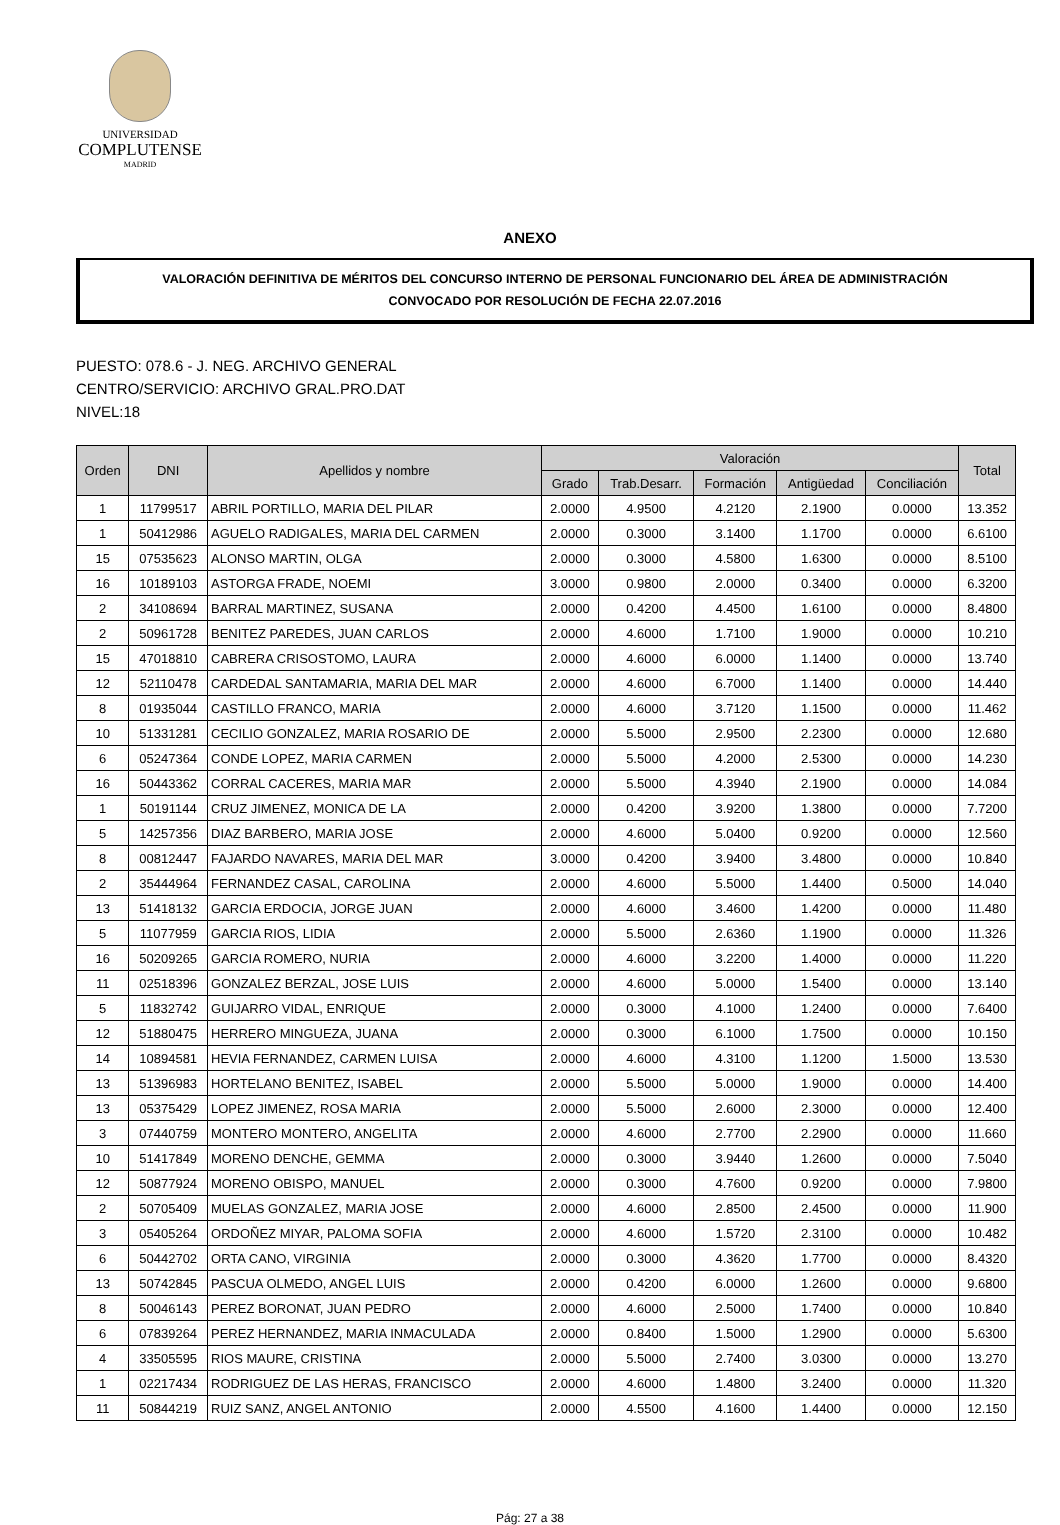UNIVERSIDAD
COMPLUTENSE
MADRID
ANEXO
VALORACIÓN DEFINITIVA DE MÉRITOS DEL CONCURSO INTERNO DE PERSONAL FUNCIONARIO DEL ÁREA DE ADMINISTRACIÓN
CONVOCADO POR RESOLUCIÓN DE FECHA 22.07.2016
PUESTO: 078.6 - J. NEG. ARCHIVO GENERAL
CENTRO/SERVICIO: ARCHIVO GRAL.PRO.DAT
NIVEL:18
| Orden | DNI | Apellidos y nombre | Valoración | | | | | Total |
| --- | --- | --- | --- | --- | --- | --- | --- | --- |
| | | | Grado | Trab.Desarr. | Formación | Antigüedad | Conciliación | |
| 1 | 11799517 | ABRIL PORTILLO, MARIA DEL PILAR | 2.0000 | 4.9500 | 4.2120 | 2.1900 | 0.0000 | 13.352 |
| 1 | 50412986 | AGUELO RADIGALES, MARIA DEL CARMEN | 2.0000 | 0.3000 | 3.1400 | 1.1700 | 0.0000 | 6.6100 |
| 15 | 07535623 | ALONSO MARTIN, OLGA | 2.0000 | 0.3000 | 4.5800 | 1.6300 | 0.0000 | 8.5100 |
| 16 | 10189103 | ASTORGA FRADE, NOEMI | 3.0000 | 0.9800 | 2.0000 | 0.3400 | 0.0000 | 6.3200 |
| 2 | 34108694 | BARRAL MARTINEZ, SUSANA | 2.0000 | 0.4200 | 4.4500 | 1.6100 | 0.0000 | 8.4800 |
| 2 | 50961728 | BENITEZ PAREDES, JUAN CARLOS | 2.0000 | 4.6000 | 1.7100 | 1.9000 | 0.0000 | 10.210 |
| 15 | 47018810 | CABRERA CRISOSTOMO, LAURA | 2.0000 | 4.6000 | 6.0000 | 1.1400 | 0.0000 | 13.740 |
| 12 | 52110478 | CARDEDAL SANTAMARIA, MARIA DEL MAR | 2.0000 | 4.6000 | 6.7000 | 1.1400 | 0.0000 | 14.440 |
| 8 | 01935044 | CASTILLO FRANCO, MARIA | 2.0000 | 4.6000 | 3.7120 | 1.1500 | 0.0000 | 11.462 |
| 10 | 51331281 | CECILIO GONZALEZ, MARIA ROSARIO DE | 2.0000 | 5.5000 | 2.9500 | 2.2300 | 0.0000 | 12.680 |
| 6 | 05247364 | CONDE LOPEZ, MARIA CARMEN | 2.0000 | 5.5000 | 4.2000 | 2.5300 | 0.0000 | 14.230 |
| 16 | 50443362 | CORRAL CACERES, MARIA MAR | 2.0000 | 5.5000 | 4.3940 | 2.1900 | 0.0000 | 14.084 |
| 1 | 50191144 | CRUZ JIMENEZ, MONICA DE LA | 2.0000 | 0.4200 | 3.9200 | 1.3800 | 0.0000 | 7.7200 |
| 5 | 14257356 | DIAZ BARBERO, MARIA JOSE | 2.0000 | 4.6000 | 5.0400 | 0.9200 | 0.0000 | 12.560 |
| 8 | 00812447 | FAJARDO NAVARES, MARIA DEL MAR | 3.0000 | 0.4200 | 3.9400 | 3.4800 | 0.0000 | 10.840 |
| 2 | 35444964 | FERNANDEZ CASAL, CAROLINA | 2.0000 | 4.6000 | 5.5000 | 1.4400 | 0.5000 | 14.040 |
| 13 | 51418132 | GARCIA ERDOCIA, JORGE JUAN | 2.0000 | 4.6000 | 3.4600 | 1.4200 | 0.0000 | 11.480 |
| 5 | 11077959 | GARCIA RIOS, LIDIA | 2.0000 | 5.5000 | 2.6360 | 1.1900 | 0.0000 | 11.326 |
| 16 | 50209265 | GARCIA ROMERO, NURIA | 2.0000 | 4.6000 | 3.2200 | 1.4000 | 0.0000 | 11.220 |
| 11 | 02518396 | GONZALEZ BERZAL, JOSE LUIS | 2.0000 | 4.6000 | 5.0000 | 1.5400 | 0.0000 | 13.140 |
| 5 | 11832742 | GUIJARRO VIDAL, ENRIQUE | 2.0000 | 0.3000 | 4.1000 | 1.2400 | 0.0000 | 7.6400 |
| 12 | 51880475 | HERRERO MINGUEZA, JUANA | 2.0000 | 0.3000 | 6.1000 | 1.7500 | 0.0000 | 10.150 |
| 14 | 10894581 | HEVIA FERNANDEZ, CARMEN LUISA | 2.0000 | 4.6000 | 4.3100 | 1.1200 | 1.5000 | 13.530 |
| 13 | 51396983 | HORTELANO BENITEZ, ISABEL | 2.0000 | 5.5000 | 5.0000 | 1.9000 | 0.0000 | 14.400 |
| 13 | 05375429 | LOPEZ JIMENEZ, ROSA MARIA | 2.0000 | 5.5000 | 2.6000 | 2.3000 | 0.0000 | 12.400 |
| 3 | 07440759 | MONTERO MONTERO, ANGELITA | 2.0000 | 4.6000 | 2.7700 | 2.2900 | 0.0000 | 11.660 |
| 10 | 51417849 | MORENO DENCHE, GEMMA | 2.0000 | 0.3000 | 3.9440 | 1.2600 | 0.0000 | 7.5040 |
| 12 | 50877924 | MORENO OBISPO, MANUEL | 2.0000 | 0.3000 | 4.7600 | 0.9200 | 0.0000 | 7.9800 |
| 2 | 50705409 | MUELAS GONZALEZ, MARIA JOSE | 2.0000 | 4.6000 | 2.8500 | 2.4500 | 0.0000 | 11.900 |
| 3 | 05405264 | ORDOÑEZ MIYAR, PALOMA SOFIA | 2.0000 | 4.6000 | 1.5720 | 2.3100 | 0.0000 | 10.482 |
| 6 | 50442702 | ORTA CANO, VIRGINIA | 2.0000 | 0.3000 | 4.3620 | 1.7700 | 0.0000 | 8.4320 |
| 13 | 50742845 | PASCUA OLMEDO, ANGEL LUIS | 2.0000 | 0.4200 | 6.0000 | 1.2600 | 0.0000 | 9.6800 |
| 8 | 50046143 | PEREZ BORONAT, JUAN PEDRO | 2.0000 | 4.6000 | 2.5000 | 1.7400 | 0.0000 | 10.840 |
| 6 | 07839264 | PEREZ HERNANDEZ, MARIA INMACULADA | 2.0000 | 0.8400 | 1.5000 | 1.2900 | 0.0000 | 5.6300 |
| 4 | 33505595 | RIOS MAURE, CRISTINA | 2.0000 | 5.5000 | 2.7400 | 3.0300 | 0.0000 | 13.270 |
| 1 | 02217434 | RODRIGUEZ DE LAS HERAS, FRANCISCO | 2.0000 | 4.6000 | 1.4800 | 3.2400 | 0.0000 | 11.320 |
| 11 | 50844219 | RUIZ SANZ, ANGEL ANTONIO | 2.0000 | 4.5500 | 4.1600 | 1.4400 | 0.0000 | 12.150 |
Pág: 27 a 38